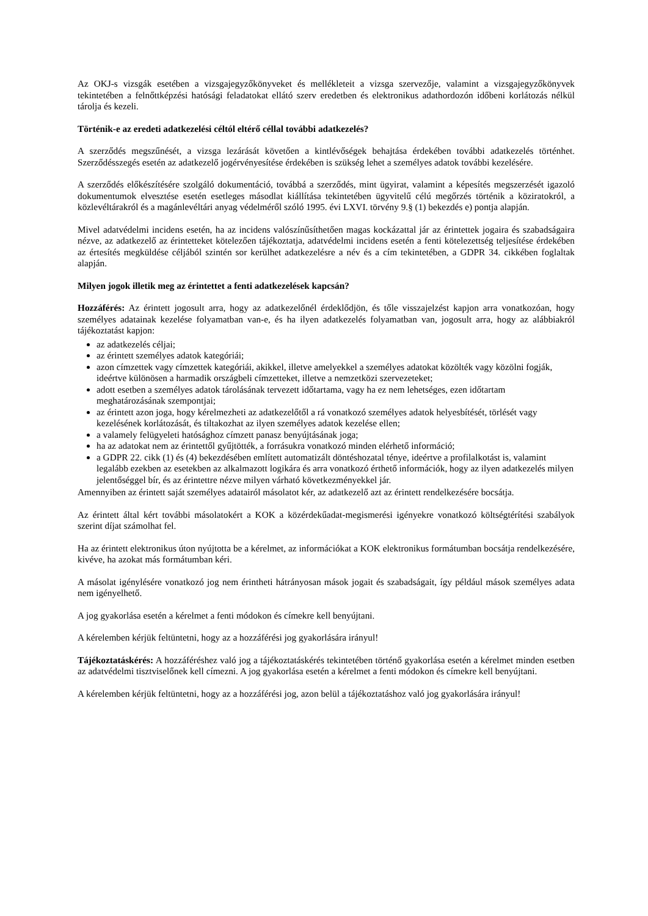Az OKJ-s vizsgák esetében a vizsgajegyzőkönyveket és mellékleteit a vizsga szervezője, valamint a vizsgajegyzőkönyvek tekintetében a felnőttképzési hatósági feladatokat ellátó szerv eredetben és elektronikus adathordozón időbeni korlátozás nélkül tárolja és kezeli.
Történik-e az eredeti adatkezelési céltól eltérő céllal további adatkezelés?
A szerződés megszűnését, a vizsga lezárását követően a kintlévőségek behajtása érdekében további adatkezelés történhet. Szerződésszegés esetén az adatkezelő jogérvényesítése érdekében is szükség lehet a személyes adatok további kezelésére.
A szerződés előkészítésére szolgáló dokumentáció, továbbá a szerződés, mint ügyirat, valamint a képesítés megszerzését igazoló dokumentumok elvesztése esetén esetleges másodlat kiállítása tekintetében ügyvitelű célú megőrzés történik a köziratokról, a közlevéltárakról és a magánlevéltári anyag védelméről szóló 1995. évi LXVI. törvény 9.§ (1) bekezdés e) pontja alapján.
Mivel adatvédelmi incidens esetén, ha az incidens valószínűsíthetően magas kockázattal jár az érintettek jogaira és szabadságaira nézve, az adatkezelő az érintetteket kötelezően tájékoztatja, adatvédelmi incidens esetén a fenti kötelezettség teljesítése érdekében az értesítés megküldése céljából szintén sor kerülhet adatkezelésre a név és a cím tekintetében, a GDPR 34. cikkében foglaltak alapján.
Milyen jogok illetik meg az érintettet a fenti adatkezelések kapcsán?
Hozzáférés: Az érintett jogosult arra, hogy az adatkezelőnél érdeklődjön, és tőle visszajelzést kapjon arra vonatkozóan, hogy személyes adatainak kezelése folyamatban van-e, és ha ilyen adatkezelés folyamatban van, jogosult arra, hogy az alábbiakról tájékoztatást kapjon:
az adatkezelés céljai;
az érintett személyes adatok kategóriái;
azon címzettek vagy címzettek kategóriái, akikkel, illetve amelyekkel a személyes adatokat közölték vagy közölni fogják, ideértve különösen a harmadik országbeli címzetteket, illetve a nemzetközi szervezeteket;
adott esetben a személyes adatok tárolásának tervezett időtartama, vagy ha ez nem lehetséges, ezen időtartam meghatározásának szempontjai;
az érintett azon joga, hogy kérelmezheti az adatkezelőtől a rá vonatkozó személyes adatok helyesbítését, törlését vagy kezelésének korlátozását, és tiltakozhat az ilyen személyes adatok kezelése ellen;
a valamely felügyeleti hatósághoz címzett panasz benyújtásának joga;
ha az adatokat nem az érintettől gyűjtötték, a forrásukra vonatkozó minden elérhető információ;
a GDPR 22. cikk (1) és (4) bekezdésében említett automatizált döntéshozatal ténye, ideértve a profilalkotást is, valamint legalább ezekben az esetekben az alkalmazott logikára és arra vonatkozó érthető információk, hogy az ilyen adatkezelés milyen jelentőséggel bír, és az érintettre nézve milyen várható következményekkel jár.
Amennyiben az érintett saját személyes adatairól másolatot kér, az adatkezelő azt az érintett rendelkezésére bocsátja.
Az érintett által kért további másolatokért a KOK a közérdekűadat-megismerési igényekre vonatkozó költségtérítési szabályok szerint díjat számolhat fel.
Ha az érintett elektronikus úton nyújtotta be a kérelmet, az információkat a KOK elektronikus formátumban bocsátja rendelkezésére, kivéve, ha azokat más formátumban kéri.
A másolat igénylésére vonatkozó jog nem érintheti hátrányosan mások jogait és szabadságait, így például mások személyes adata nem igényelhető.
A jog gyakorlása esetén a kérelmet a fenti módokon és címekre kell benyújtani.
A kérelemben kérjük feltüntetni, hogy az a hozzáférési jog gyakorlására irányul!
Tájékoztatáskérés: A hozzáféréshez való jog a tájékoztatáskérés tekintetében történő gyakorlása esetén a kérelmet minden esetben az adatvédelmi tisztviselőnek kell címezni. A jog gyakorlása esetén a kérelmet a fenti módokon és címekre kell benyújtani.
A kérelemben kérjük feltüntetni, hogy az a hozzáférési jog, azon belül a tájékoztatáshoz való jog gyakorlására irányul!